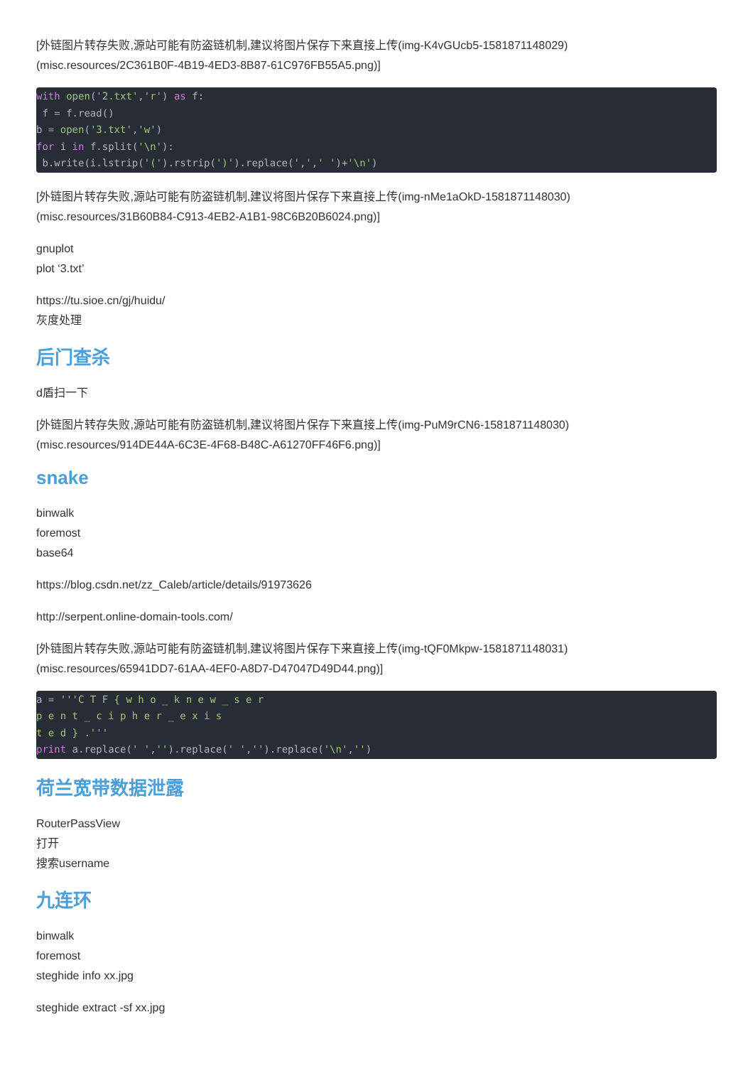[外链图片转存失败,源站可能有防盗链机制,建议将图片保存下来直接上传(img-K4vGUcb5-1581871148029)
(misc.resources/2C361B0F-4B19-4ED3-8B87-61C976FB55A5.png)]
with open('2.txt','r') as f:
 f = f.read()
b = open('3.txt','w')
for i in f.split('\n'):
 b.write(i.lstrip('(').rstrip(')').replace(',',' ')+'\n')
[外链图片转存失败,源站可能有防盗链机制,建议将图片保存下来直接上传(img-nMe1aOkD-1581871148030)
(misc.resources/31B60B84-C913-4EB2-A1B1-98C6B20B6024.png)]
gnuplot
plot ‘3.txt’
https://tu.sioe.cn/gj/huidu/
灰度处理
后门查杀
d盾扫一下
[外链图片转存失败,源站可能有防盗链机制,建议将图片保存下来直接上传(img-PuM9rCN6-1581871148030)
(misc.resources/914DE44A-6C3E-4F68-B48C-A61270FF46F6.png)]
snake
binwalk
foremost
base64
https://blog.csdn.net/zz_Caleb/article/details/91973626
http://serpent.online-domain-tools.com/
[外链图片转存失败,源站可能有防盗链机制,建议将图片保存下来直接上传(img-tQF0Mkpw-1581871148031)
(misc.resources/65941DD7-61AA-4EF0-A8D7-D47047D49D44.png)]
a = '''C T F { w h o _ k n e w _ s e r
p e n t _ c i p h e r _ e x i s
t e d } .'''
print a.replace(' ','').replace(' ','').replace('\n','')
荷兰宽带数据泄露
RouterPassView
打开
搜索username
九连环
binwalk
foremost
steghide info xx.jpg
steghide extract -sf xx.jpg